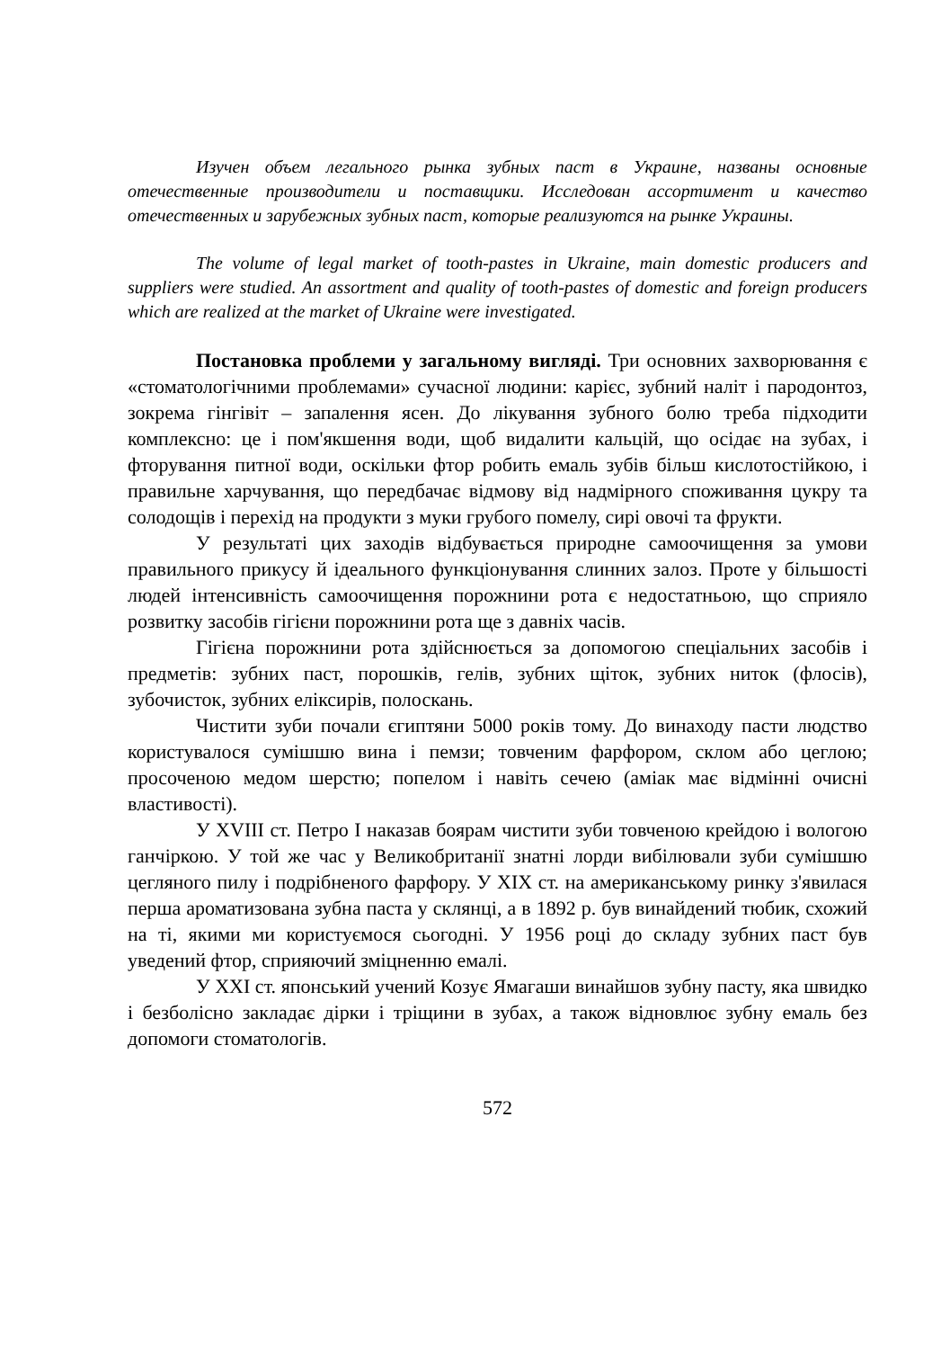Изучен объем легального рынка зубных паст в Украине, названы основные отечественные производители и поставщики. Исследован ассортимент и качество отечественных и зарубежных зубных паст, которые реализуются на рынке Украины.
The volume of legal market of tooth-pastes in Ukraine, main domestic producers and suppliers were studied. An assortment and quality of tooth-pastes of domestic and foreign producers which are realized at the market of Ukraine were investigated.
Постановка проблеми у загальному вигляді. Три основних захворювання є «стоматологічними проблемами» сучасної людини: карієс, зубний наліт і пародонтоз, зокрема гінгівіт – запалення ясен. До лікування зубного болю треба підходити комплексно: це і пом'якшення води, щоб видалити кальцій, що осідає на зубах, і фторування питної води, оскільки фтор робить емаль зубів більш кислотостійкою, і правильне харчування, що передбачає відмову від надмірного споживання цукру та солодощів і перехід на продукти з муки грубого помелу, сирі овочі та фрукти.
У результаті цих заходів відбувається природне самоочищення за умови правильного прикусу й ідеального функціонування слинних залоз. Проте у більшості людей інтенсивність самоочищення порожнини рота є недостатньою, що сприяло розвитку засобів гігієни порожнини рота ще з давніх часів.
Гігієна порожнини рота здійснюється за допомогою спеціальних засобів і предметів: зубних паст, порошків, гелів, зубних щіток, зубних ниток (флосів), зубочисток, зубних еліксирів, полоскань.
Чистити зуби почали єгиптяни 5000 років тому. До винаходу пасти людство користувалося сумішшю вина і пемзи; товченим фарфором, склом або цеглою; просоченою медом шерстю; попелом і навіть сечею (аміак має відмінні очисні властивості).
У XVIII ст. Петро І наказав боярам чистити зуби товченою крейдою і вологою ганчіркою. У той же час у Великобританії знатні лорди вибілювали зуби сумішшю цегляного пилу і подрібненого фарфору. У XIX ст. на американському ринку з'явилася перша ароматизована зубна паста у склянці, а в 1892 р. був винайдений тюбик, схожий на ті, якими ми користуємося сьогодні. У 1956 році до складу зубних паст був уведений фтор, сприяючий зміцненню емалі.
У XXI ст. японський учений Козує Ямагаши винайшов зубну пасту, яка швидко і безболісно закладає дірки і тріщини в зубах, а також відновлює зубну емаль без допомоги стоматологів.
572